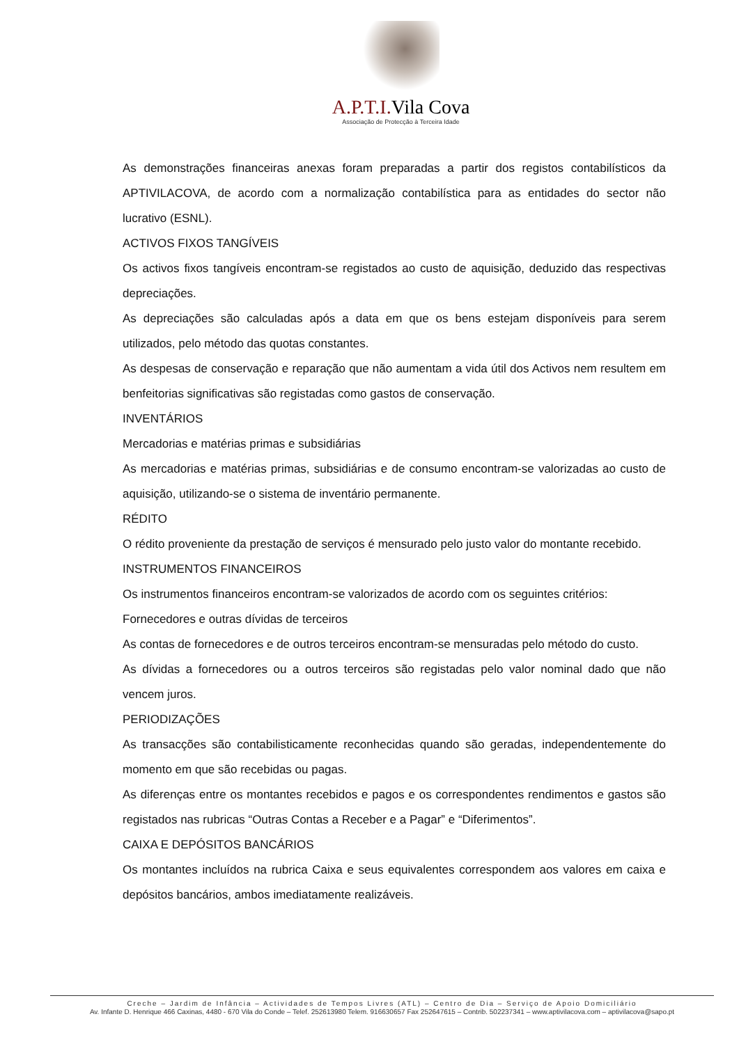A.P.T.I. Vila Cova
Associação de Protecção à Terceira Idade
As demonstrações financeiras anexas foram preparadas a partir dos registos contabilísticos da APTIVILACOVA, de acordo com a normalização contabilística para as entidades do sector não lucrativo (ESNL).
ACTIVOS FIXOS TANGÍVEIS
Os activos fixos tangíveis encontram-se registados ao custo de aquisição, deduzido das respectivas depreciações.
As depreciações são calculadas após a data em que os bens estejam disponíveis para serem utilizados, pelo método das quotas constantes.
As despesas de conservação e reparação que não aumentam a vida útil dos Activos nem resultem em benfeitorias significativas são registadas como gastos de conservação.
INVENTÁRIOS
Mercadorias e matérias primas e subsidiárias
As mercadorias e matérias primas, subsidiárias e de consumo encontram-se valorizadas ao custo de aquisição, utilizando-se o sistema de inventário permanente.
RÉDITO
O rédito proveniente da prestação de serviços é mensurado pelo justo valor do montante recebido.
INSTRUMENTOS FINANCEIROS
Os instrumentos financeiros encontram-se valorizados de acordo com os seguintes critérios:
Fornecedores e outras dívidas de terceiros
As contas de fornecedores e de outros terceiros encontram-se mensuradas pelo método do custo.
As dívidas a fornecedores ou a outros terceiros são registadas pelo valor nominal dado que não vencem juros.
PERIODIZAÇÕES
As transacções são contabilisticamente reconhecidas quando são geradas, independentemente do momento em que são recebidas ou pagas.
As diferenças entre os montantes recebidos e pagos e os correspondentes rendimentos e gastos são registados nas rubricas “Outras Contas a Receber e a Pagar” e “Diferimentos”.
CAIXA E DEPÓSITOS BANCÁRIOS
Os montantes incluídos na rubrica Caixa e seus equivalentes correspondem aos valores em caixa e depósitos bancários, ambos imediatamente realizáveis.
Creche – Jardim de Infância – Actividades de Tempos Livres (ATL) – Centro de Dia – Serviço de Apoio Domiciliário
Av. Infante D. Henrique 466 Caxinas, 4480 - 670 Vila do Conde – Telef. 252613980 Telem. 916630657 Fax 252647615 – Contrib. 502237341 – www.aptivilacova.com – aptivilacova@sapo.pt